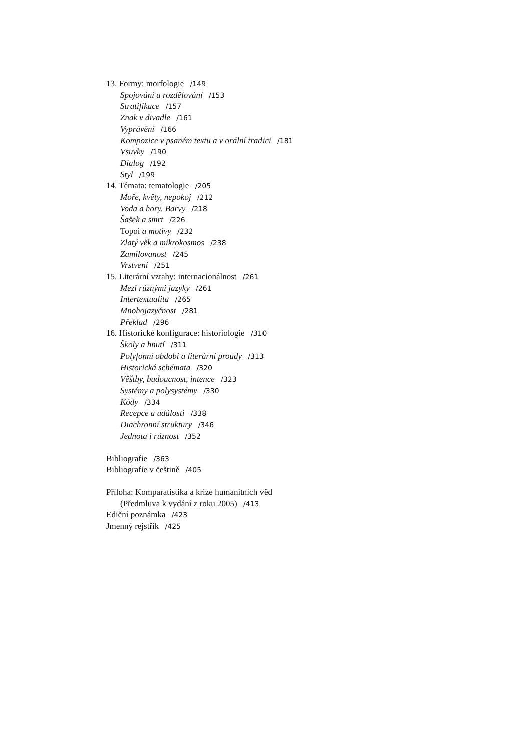13. Formy: morfologie /149
Spojování a rozdělování /153
Stratifikace /157
Znak v divadle /161
Vyprávění /166
Kompozice v psaném textu a v orální tradici /181
Vsuvky /190
Dialog /192
Styl /199
14. Témata: tematologie /205
Moře, květy, nepokoj /212
Voda a hory. Barvy /218
Šašek a smrt /226
Topoi a motivy /232
Zlatý věk a mikrokosmos /238
Zamilovanost /245
Vrstvení /251
15. Literární vztahy: internacionálnost /261
Mezi různými jazyky /261
Intertextualita /265
Mnohojazyčnost /281
Překlad /296
16. Historické konfigurace: historiologie /310
Školy a hnutí /311
Polyfonní období a literární proudy /313
Historická schémata /320
Věštby, budoucnost, intence /323
Systémy a polysystémy /330
Kódy /334
Recepce a události /338
Diachronní struktury /346
Jednota i různost /352
Bibliografie /363
Bibliografie v češtině /405
Příloha: Komparatistika a krize humanitních věd
(Předmluva k vydání z roku 2005) /413
Ediční poznámka /423
Jmenný rejstřík /425